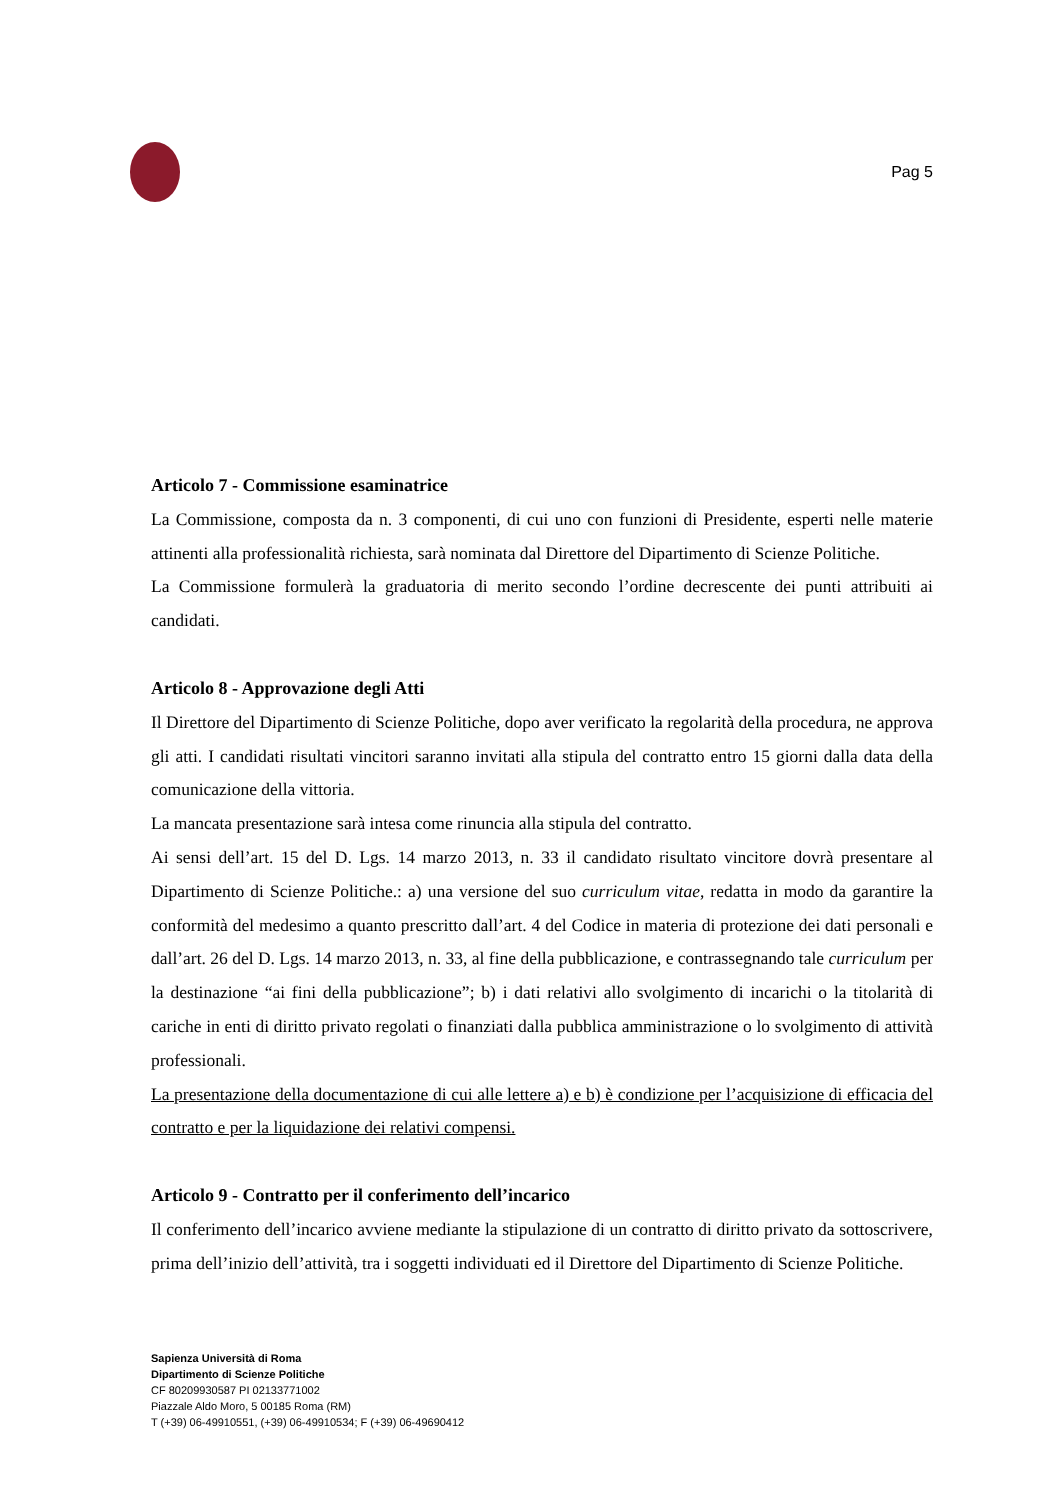Pag 5
Articolo 7 - Commissione esaminatrice
La Commissione, composta da n. 3 componenti, di cui uno con funzioni di Presidente, esperti nelle materie attinenti alla professionalità richiesta, sarà nominata dal Direttore del Dipartimento di Scienze Politiche.
La Commissione formulerà la graduatoria di merito secondo l’ordine decrescente dei punti attribuiti ai candidati.
Articolo 8 - Approvazione degli Atti
Il Direttore del Dipartimento di Scienze Politiche, dopo aver verificato la regolarità della procedura, ne approva gli atti. I candidati risultati vincitori saranno invitati alla stipula del contratto entro 15 giorni dalla data della comunicazione della vittoria.
La mancata presentazione sarà intesa come rinuncia alla stipula del contratto.
Ai sensi dell’art. 15 del D. Lgs. 14 marzo 2013, n. 33 il candidato risultato vincitore dovrà presentare al Dipartimento di Scienze Politiche.: a) una versione del suo curriculum vitae, redatta in modo da garantire la conformità del medesimo a quanto prescritto dall’art. 4 del Codice in materia di protezione dei dati personali e dall’art. 26 del D. Lgs. 14 marzo 2013, n. 33, al fine della pubblicazione, e contrassegnando tale curriculum per la destinazione “ai fini della pubblicazione”; b) i dati relativi allo svolgimento di incarichi o la titolarità di cariche in enti di diritto privato regolati o finanziati dalla pubblica amministrazione o lo svolgimento di attività professionali.
La presentazione della documentazione di cui alle lettere a) e b) è condizione per l’acquisizione di efficacia del contratto e per la liquidazione dei relativi compensi.
Articolo 9 - Contratto per il conferimento dell’incarico
Il conferimento dell’incarico avviene mediante la stipulazione di un contratto di diritto privato da sottoscrivere, prima dell’inizio dell’attività, tra i soggetti individuati ed il Direttore del Dipartimento di Scienze Politiche.
Sapienza Università di Roma
Dipartimento di Scienze Politiche
CF 80209930587 PI 02133771002
Piazzale Aldo Moro, 5 00185 Roma (RM)
T (+39) 06-49910551, (+39) 06-49910534; F (+39) 06-49690412